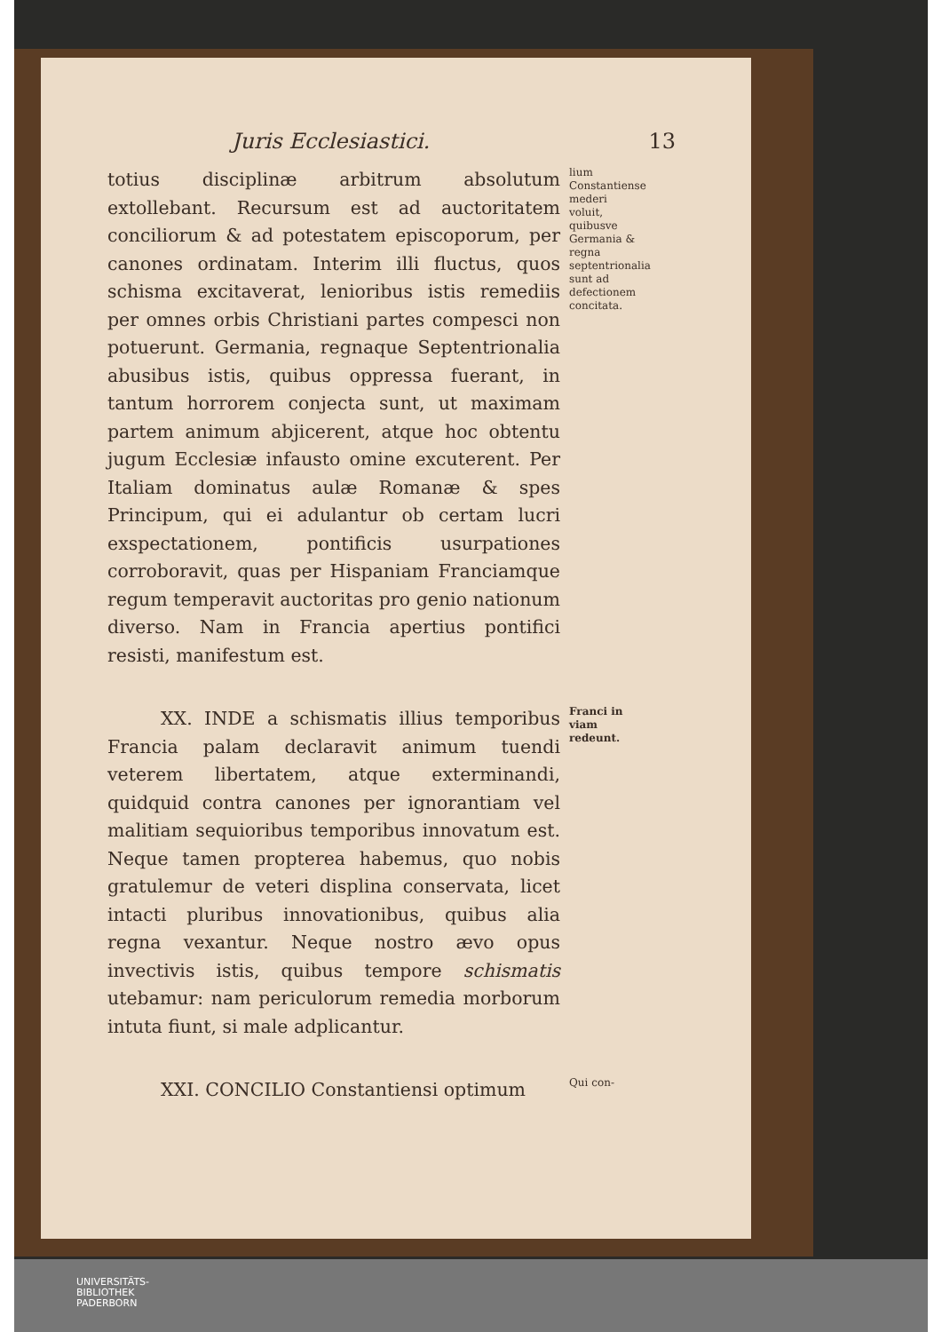Juris Ecclesiastici. 13
totius disciplinæ arbitrum absolutum extollebant. Recursum est ad auctoritatem conciliorum & ad potestatem episcoporum, per canones ordinatam. Interim illi fluctus, quos schisma excitaverat, lenioribus istis remediis per omnes orbis Christiani partes compesci non potuerunt. Germania, regnaque Septentrionalia abusibus istis, quibus oppressa fuerant, in tantum horrorem conjecta sunt, ut maximam partem animum abjicerent, atque hoc obtentu jugum Ecclesiæ infausto omine excuterent. Per Italiam dominatus aulæ Romanæ & spes Principum, qui ei adulantur ob certam lucri exspectationem, pontificis usurpationes corroboravit, quas per Hispaniam Franciamque regum temperavit auctoritas pro genio nationum diverso. Nam in Francia apertius pontifici resisti, manifestum est.
lium Constantiense mederi voluit, quibusve Germania & regna septentrionalia sunt ad defectionem concitata.
XX. INDE a schismatis illius temporibus Francia palam declaravit animum tuendi veterem libertatem, atque exterminandi, quidquid contra canones per ignorantiam vel malitiam sequioribus temporibus innovatum est. Neque tamen propterea habemus, quo nobis gratulemur de veteri displina conservata, licet intacti pluribus innovationibus, quibus alia regna vexantur. Neque nostro ævo opus invectivis istis, quibus tempore schismatis utebamur: nam periculorum remedia morborum intuta fiunt, si male adplicantur.
Franci in viam redeunt.
XXI. CONCILIO Constantiensi optimum
Qui con-
UNIVERSITÄTS-
BIBLIOTHEK
PADERBORN